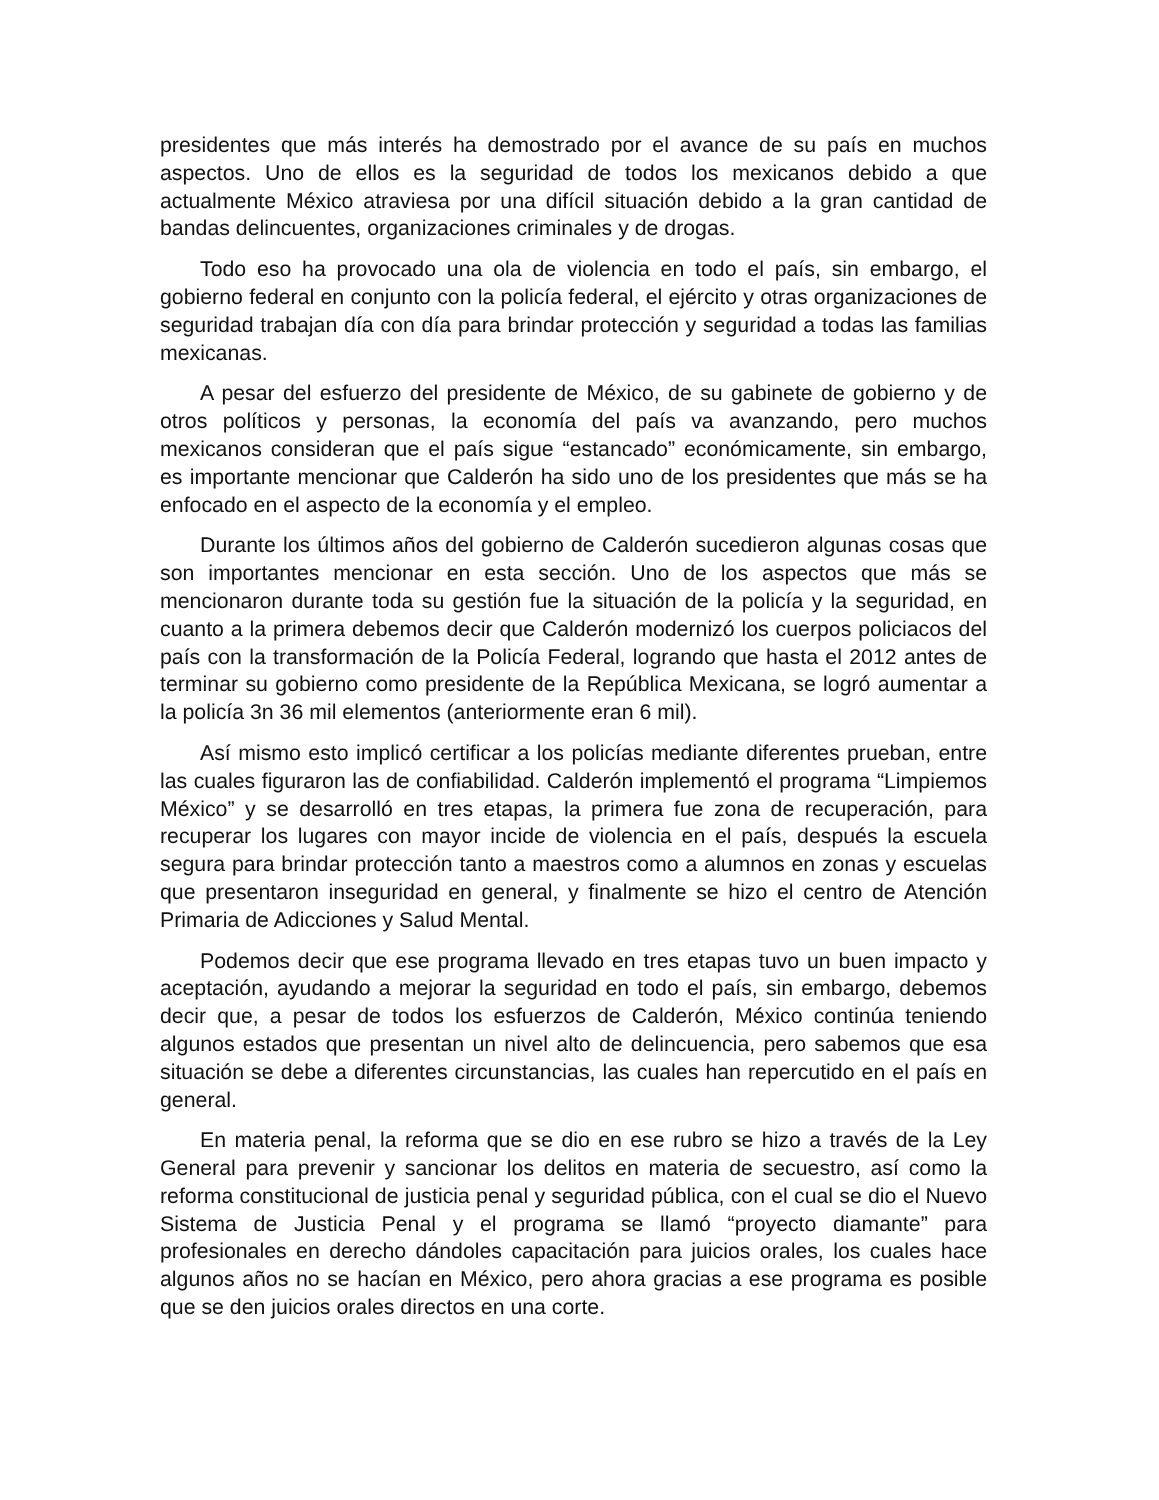presidentes que más interés ha demostrado por el avance de su país en muchos aspectos. Uno de ellos es la seguridad de todos los mexicanos debido a que actualmente México atraviesa por una difícil situación debido a la gran cantidad de bandas delincuentes, organizaciones criminales y de drogas.
Todo eso ha provocado una ola de violencia en todo el país, sin embargo, el gobierno federal en conjunto con la policía federal, el ejército y otras organizaciones de seguridad trabajan día con día para brindar protección y seguridad a todas las familias mexicanas.
A pesar del esfuerzo del presidente de México, de su gabinete de gobierno y de otros políticos y personas, la economía del país va avanzando, pero muchos mexicanos consideran que el país sigue “estancado” económicamente, sin embargo, es importante mencionar que Calderón ha sido uno de los presidentes que más se ha enfocado en el aspecto de la economía y el empleo.
Durante los últimos años del gobierno de Calderón sucedieron algunas cosas que son importantes mencionar en esta sección. Uno de los aspectos que más se mencionaron durante toda su gestión fue la situación de la policía y la seguridad, en cuanto a la primera debemos decir que Calderón modernizó los cuerpos policiacos del país con la transformación de la Policía Federal, logrando que hasta el 2012 antes de terminar su gobierno como presidente de la República Mexicana, se logró aumentar a la policía 3n 36 mil elementos (anteriormente eran 6 mil).
Así mismo esto implicó certificar a los policías mediante diferentes prueban, entre las cuales figuraron las de confiabilidad. Calderón implementó el programa “Limpiemos México” y se desarrolló en tres etapas, la primera fue zona de recuperación, para recuperar los lugares con mayor incide de violencia en el país, después la escuela segura para brindar protección tanto a maestros como a alumnos en zonas y escuelas que presentaron inseguridad en general, y finalmente se hizo el centro de Atención Primaria de Adicciones y Salud Mental.
Podemos decir que ese programa llevado en tres etapas tuvo un buen impacto y aceptación, ayudando a mejorar la seguridad en todo el país, sin embargo, debemos decir que, a pesar de todos los esfuerzos de Calderón, México continúa teniendo algunos estados que presentan un nivel alto de delincuencia, pero sabemos que esa situación se debe a diferentes circunstancias, las cuales han repercutido en el país en general.
En materia penal, la reforma que se dio en ese rubro se hizo a través de la Ley General para prevenir y sancionar los delitos en materia de secuestro, así como la reforma constitucional de justicia penal y seguridad pública, con el cual se dio el Nuevo Sistema de Justicia Penal y el programa se llamó “proyecto diamante” para profesionales en derecho dándoles capacitación para juicios orales, los cuales hace algunos años no se hacían en México, pero ahora gracias a ese programa es posible que se den juicios orales directos en una corte.